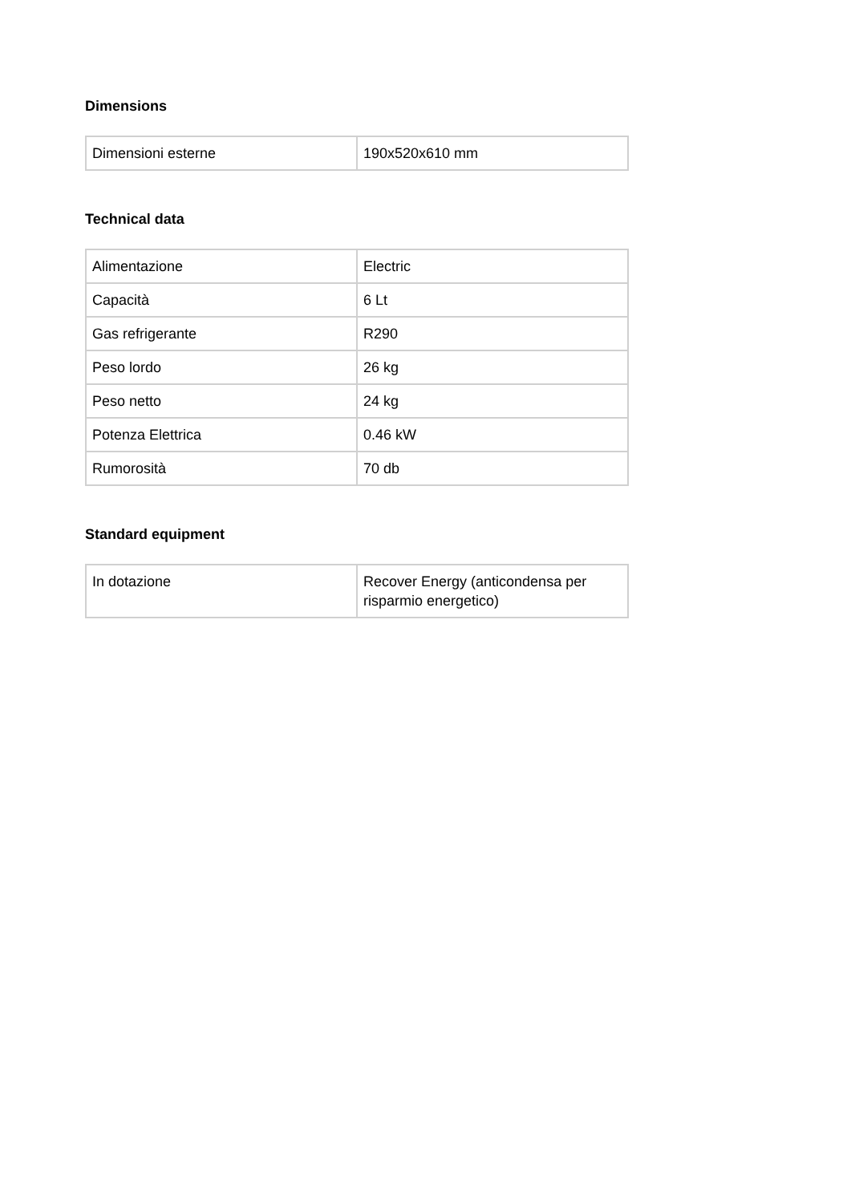Dimensions
| Dimensioni esterne | 190x520x610 mm |
Technical data
| Alimentazione | Electric |
| Capacità | 6 Lt |
| Gas refrigerante | R290 |
| Peso lordo | 26 kg |
| Peso netto | 24 kg |
| Potenza Elettrica | 0.46 kW |
| Rumorosità | 70 db |
Standard equipment
| In dotazione | Recover Energy (anticondensa per risparmio energetico) |